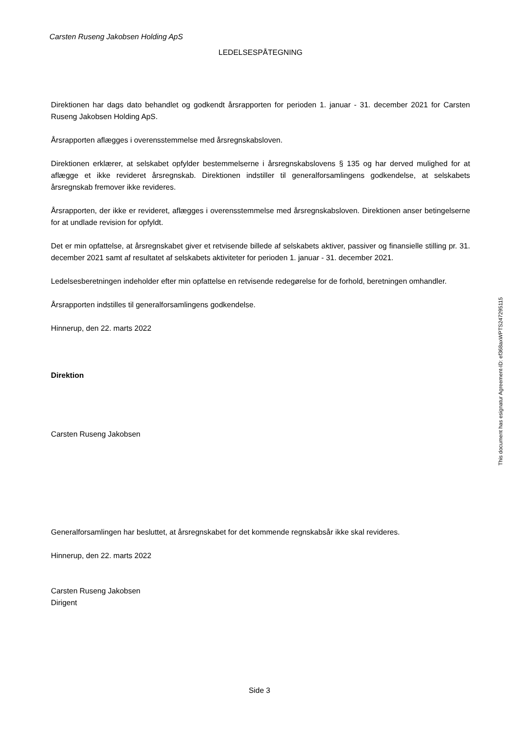Carsten Ruseng Jakobsen Holding ApS
LEDELSESPÅTEGNING
Direktionen har dags dato behandlet og godkendt årsrapporten for perioden 1. januar - 31. december 2021 for Carsten Ruseng Jakobsen Holding ApS.
Årsrapporten aflægges i overensstemmelse med årsregnskabsloven.
Direktionen erklærer, at selskabet opfylder bestemmelserne i årsregnskabslovens § 135 og har derved mulighed for at aflægge et ikke revideret årsregnskab. Direktionen indstiller til generalforsamlingens godkendelse, at selskabets årsregnskab fremover ikke revideres.
Årsrapporten, der ikke er revideret, aflægges i overensstemmelse med årsregnskabsloven. Direktionen anser betingelserne for at undlade revision for opfyldt.
Det er min opfattelse, at årsregnskabet giver et retvisende billede af selskabets aktiver, passiver og finansielle stilling pr. 31. december 2021 samt af resultatet af selskabets aktiviteter for perioden 1. januar - 31. december 2021.
Ledelsesberetningen indeholder efter min opfattelse en retvisende redegørelse for de forhold, beretningen omhandler.
Årsrapporten indstilles til generalforsamlingens godkendelse.
Hinnerup, den 22. marts 2022
Direktion
Carsten Ruseng Jakobsen
Generalforsamlingen har besluttet, at årsregnskabet for det kommende regnskabsår ikke skal revideres.
Hinnerup, den 22. marts 2022
Carsten Ruseng Jakobsen
Dirigent
This document has esignatur Agreement-ID: ef368axWPTS247295115
Side 3